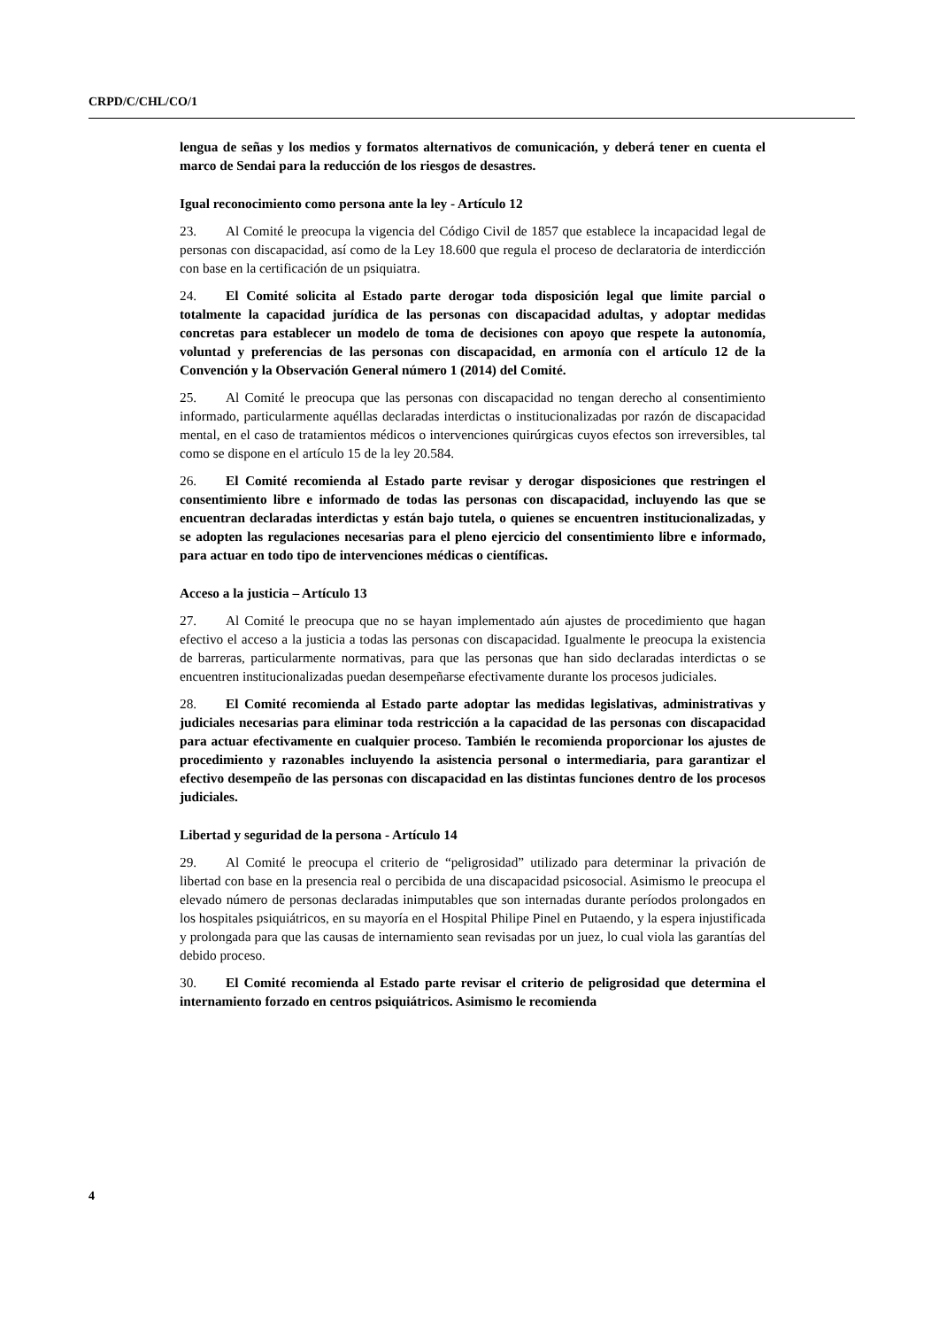CRPD/C/CHL/CO/1
lengua de señas y los medios y formatos alternativos de comunicación, y deberá tener en cuenta el marco de Sendai para la reducción de los riesgos de desastres.
Igual reconocimiento como persona ante la ley - Artículo 12
23. Al Comité le preocupa la vigencia del Código Civil de 1857 que establece la incapacidad legal de personas con discapacidad, así como de la Ley 18.600 que regula el proceso de declaratoria de interdicción con base en la certificación de un psiquiatra.
24. El Comité solicita al Estado parte derogar toda disposición legal que limite parcial o totalmente la capacidad jurídica de las personas con discapacidad adultas, y adoptar medidas concretas para establecer un modelo de toma de decisiones con apoyo que respete la autonomía, voluntad y preferencias de las personas con discapacidad, en armonía con el artículo 12 de la Convención y la Observación General número 1 (2014) del Comité.
25. Al Comité le preocupa que las personas con discapacidad no tengan derecho al consentimiento informado, particularmente aquéllas declaradas interdictas o institucionalizadas por razón de discapacidad mental, en el caso de tratamientos médicos o intervenciones quirúrgicas cuyos efectos son irreversibles, tal como se dispone en el artículo 15 de la ley 20.584.
26. El Comité recomienda al Estado parte revisar y derogar disposiciones que restringen el consentimiento libre e informado de todas las personas con discapacidad, incluyendo las que se encuentran declaradas interdictas y están bajo tutela, o quienes se encuentren institucionalizadas, y se adopten las regulaciones necesarias para el pleno ejercicio del consentimiento libre e informado, para actuar en todo tipo de intervenciones médicas o científicas.
Acceso a la justicia – Artículo 13
27. Al Comité le preocupa que no se hayan implementado aún ajustes de procedimiento que hagan efectivo el acceso a la justicia a todas las personas con discapacidad. Igualmente le preocupa la existencia de barreras, particularmente normativas, para que las personas que han sido declaradas interdictas o se encuentren institucionalizadas puedan desempeñarse efectivamente durante los procesos judiciales.
28. El Comité recomienda al Estado parte adoptar las medidas legislativas, administrativas y judiciales necesarias para eliminar toda restricción a la capacidad de las personas con discapacidad para actuar efectivamente en cualquier proceso. También le recomienda proporcionar los ajustes de procedimiento y razonables incluyendo la asistencia personal o intermediaria, para garantizar el efectivo desempeño de las personas con discapacidad en las distintas funciones dentro de los procesos judiciales.
Libertad y seguridad de la persona - Artículo 14
29. Al Comité le preocupa el criterio de “peligrosidad” utilizado para determinar la privación de libertad con base en la presencia real o percibida de una discapacidad psicosocial. Asimismo le preocupa el elevado número de personas declaradas inimputables que son internadas durante períodos prolongados en los hospitales psiquiátricos, en su mayoría en el Hospital Philipe Pinel en Putaendo, y la espera injustificada y prolongada para que las causas de internamiento sean revisadas por un juez, lo cual viola las garantías del debido proceso.
30. El Comité recomienda al Estado parte revisar el criterio de peligrosidad que determina el internamiento forzado en centros psiquiátricos. Asimismo le recomienda
4